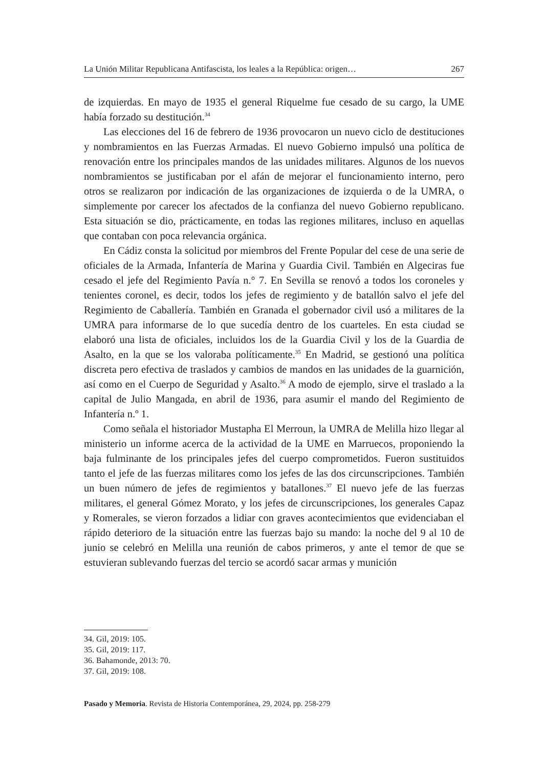La Unión Militar Republicana Antifascista, los leales a la República: origen… 267
de izquierdas. En mayo de 1935 el general Riquelme fue cesado de su cargo, la UME había forzado su destitución.<sup>34</sup>
Las elecciones del 16 de febrero de 1936 provocaron un nuevo ciclo de destituciones y nombramientos en las Fuerzas Armadas. El nuevo Gobierno impulsó una política de renovación entre los principales mandos de las unidades militares. Algunos de los nuevos nombramientos se justificaban por el afán de mejorar el funcionamiento interno, pero otros se realizaron por indicación de las organizaciones de izquierda o de la UMRA, o simplemente por carecer los afectados de la confianza del nuevo Gobierno republicano. Esta situación se dio, prácticamente, en todas las regiones militares, incluso en aquellas que contaban con poca relevancia orgánica.
En Cádiz consta la solicitud por miembros del Frente Popular del cese de una serie de oficiales de la Armada, Infantería de Marina y Guardia Civil. También en Algeciras fue cesado el jefe del Regimiento Pavía n.° 7. En Sevilla se renovó a todos los coroneles y tenientes coronel, es decir, todos los jefes de regimiento y de batallón salvo el jefe del Regimiento de Caballería. También en Granada el gobernador civil usó a militares de la UMRA para informarse de lo que sucedía dentro de los cuarteles. En esta ciudad se elaboró una lista de oficiales, incluidos los de la Guardia Civil y los de la Guardia de Asalto, en la que se los valoraba políticamente.<sup>35</sup> En Madrid, se gestionó una política discreta pero efectiva de traslados y cambios de mandos en las unidades de la guarnición, así como en el Cuerpo de Seguridad y Asalto.<sup>36</sup> A modo de ejemplo, sirve el traslado a la capital de Julio Mangada, en abril de 1936, para asumir el mando del Regimiento de Infantería n.º 1.
Como señala el historiador Mustapha El Merroun, la UMRA de Melilla hizo llegar al ministerio un informe acerca de la actividad de la UME en Marruecos, proponiendo la baja fulminante de los principales jefes del cuerpo comprometidos. Fueron sustituidos tanto el jefe de las fuerzas militares como los jefes de las dos circunscripciones. También un buen número de jefes de regimientos y batallones.<sup>37</sup> El nuevo jefe de las fuerzas militares, el general Gómez Morato, y los jefes de circunscripciones, los generales Capaz y Romerales, se vieron forzados a lidiar con graves acontecimientos que evidenciaban el rápido deterioro de la situación entre las fuerzas bajo su mando: la noche del 9 al 10 de junio se celebró en Melilla una reunión de cabos primeros, y ante el temor de que se estuvieran sublevando fuerzas del tercio se acordó sacar armas y munición
34. Gil, 2019: 105.
35. Gil, 2019: 117.
36. Bahamonde, 2013: 70.
37. Gil, 2019: 108.
Pasado y Memoria. Revista de Historia Contemporánea, 29, 2024, pp. 258-279